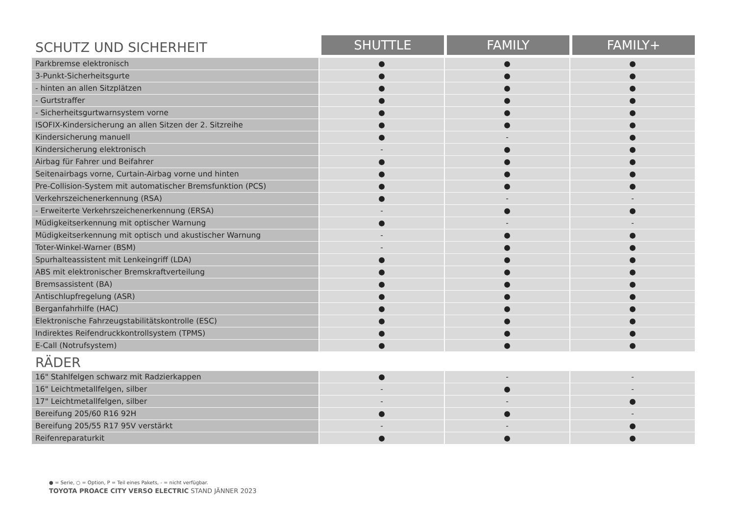| SCHUTZ UND SICHERHEIT | SHUTTLE | FAMILY | FAMILY+ |
| --- | --- | --- | --- |
| Parkbremse elektronisch | ● | ● | ● |
| 3-Punkt-Sicherheitsgurte | ● | ● | ● |
| - hinten an allen Sitzplätzen | ● | ● | ● |
| - Gurtstraffer | ● | ● | ● |
| - Sicherheitsgurtwarnsystem vorne | ● | ● | ● |
| ISOFIX-Kindersicherung an allen Sitzen der 2. Sitzreihe | ● | ● | ● |
| Kindersicherung manuell | ● | - | ● |
| Kindersicherung elektronisch | - | ● | ● |
| Airbag für Fahrer und Beifahrer | ● | ● | ● |
| Seitenairbags vorne, Curtain-Airbag vorne und hinten | ● | ● | ● |
| Pre-Collision-System mit automatischer Bremsfunktion (PCS) | ● | ● | ● |
| Verkehrszeichenerkennung (RSA) | ● | - | - |
| - Erweiterte Verkehrszeichenerkennung (ERSA) | - | ● | ● |
| Müdigkeitserkennung mit optischer Warnung | ● | - | - |
| Müdigkeitserkennung mit optisch und akustischer Warnung | - | ● | ● |
| Toter-Winkel-Warner (BSM) | - | ● | ● |
| Spurhalteassistent mit Lenkeingriff (LDA) | ● | ● | ● |
| ABS mit elektronischer Bremskraftverteilung | ● | ● | ● |
| Bremsassistent (BA) | ● | ● | ● |
| Antischlupfregelung (ASR) | ● | ● | ● |
| Berganfahrhilfe (HAC) | ● | ● | ● |
| Elektronische Fahrzeugstabilitätskontrolle (ESC) | ● | ● | ● |
| Indirektes Reifendruckkontrollsystem (TPMS) | ● | ● | ● |
| E-Call (Notrufsystem) | ● | ● | ● |
| RÄDER | | | |
| 16" Stahlfelgen schwarz mit Radzierkappen | ● | - | - |
| 16" Leichtmetallfelgen, silber | - | ● | - |
| 17" Leichtmetallfelgen, silber | - | - | ● |
| Bereifung 205/60 R16 92H | ● | ● | - |
| Bereifung 205/55 R17 95V verstärkt | - | - | ● |
| Reifenreparaturkit | ● | ● | ● |
● = Serie, ○ = Option, P = Teil eines Pakets, - = nicht verfügbar.
TOYOTA PROACE CITY VERSO ELECTRIC STAND JÄNNER 2023